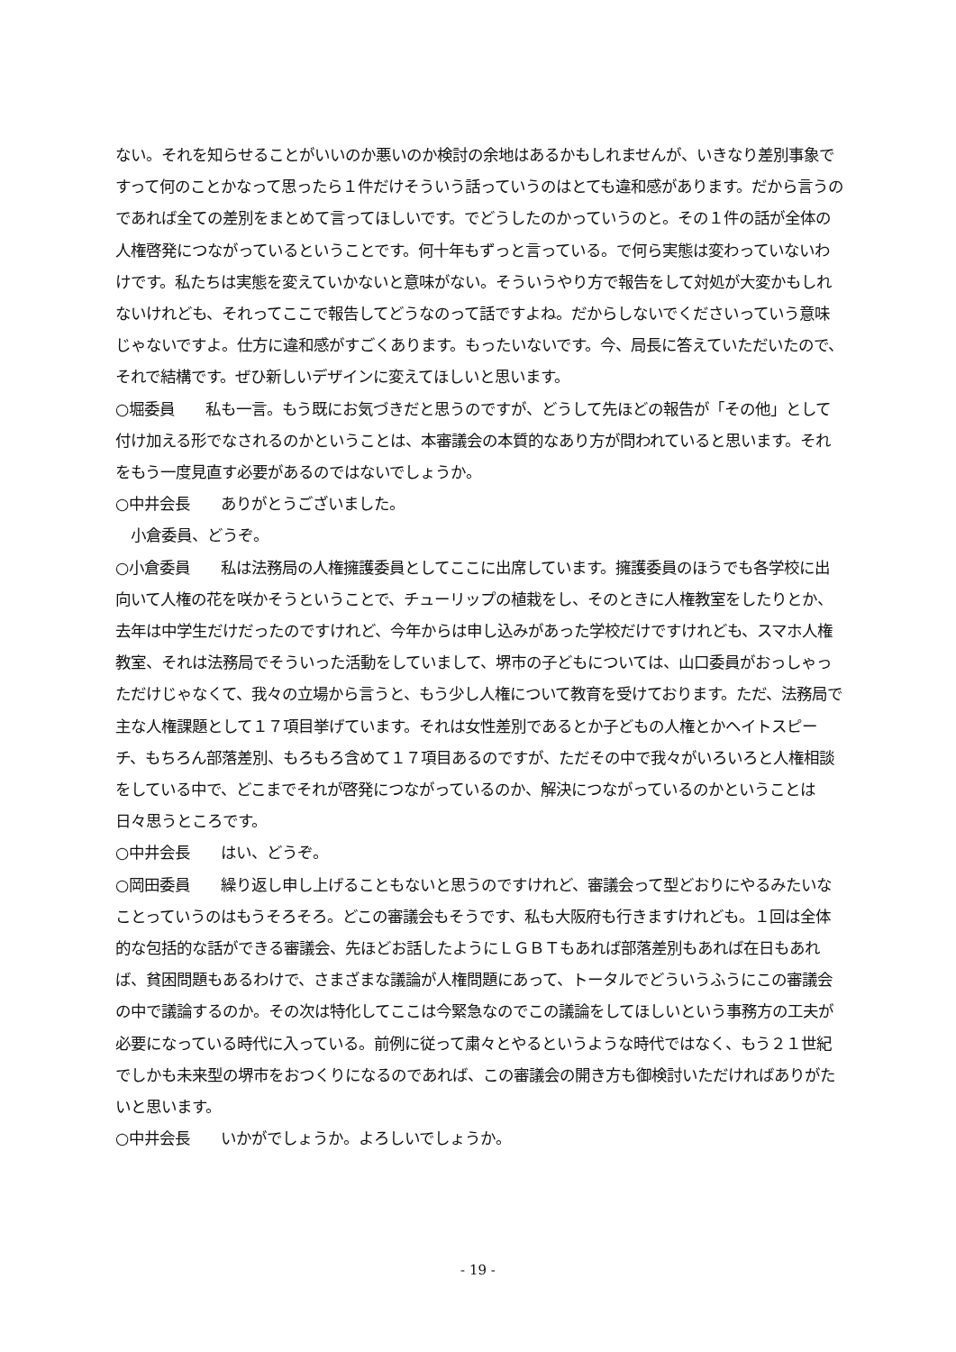ない。それを知らせることがいいのか悪いのか検討の余地はあるかもしれませんが、いきなり差別事象ですって何のことかなって思ったら１件だけそういう話っていうのはとても違和感があります。だから言うのであれば全ての差別をまとめて言ってほしいです。でどうしたのかっていうのと。その１件の話が全体の人権啓発につながっているということです。何十年もずっと言っている。で何ら実態は変わっていないわけです。私たちは実態を変えていかないと意味がない。そういうやり方で報告をして対処が大変かもしれないけれども、それってここで報告してどうなのって話ですよね。だからしないでくださいっていう意味じゃないですよ。仕方に違和感がすごくあります。もったいないです。今、局長に答えていただいたので、それで結構です。ぜひ新しいデザインに変えてほしいと思います。
○堀委員　　私も一言。もう既にお気づきだと思うのですが、どうして先ほどの報告が「その他」として付け加える形でなされるのかということは、本審議会の本質的なあり方が問われていると思います。それをもう一度見直す必要があるのではないでしょうか。
○中井会長　　ありがとうございました。
　小倉委員、どうぞ。
○小倉委員　　私は法務局の人権擁護委員としてここに出席しています。擁護委員のほうでも各学校に出向いて人権の花を咲かそうということで、チューリップの植栽をし、そのときに人権教室をしたりとか、去年は中学生だけだったのですけれど、今年からは申し込みがあった学校だけですけれども、スマホ人権教室、それは法務局でそういった活動をしていまして、堺市の子どもについては、山口委員がおっしゃっただけじゃなくて、我々の立場から言うと、もう少し人権について教育を受けております。ただ、法務局で主な人権課題として１７項目挙げています。それは女性差別であるとか子どもの人権とかヘイトスピーチ、もちろん部落差別、もろもろ含めて１７項目あるのですが、ただその中で我々がいろいろと人権相談をしている中で、どこまでそれが啓発につながっているのか、解決につながっているのかということは日々思うところです。
○中井会長　　はい、どうぞ。
○岡田委員　　繰り返し申し上げることもないと思うのですけれど、審議会って型どおりにやるみたいなことっていうのはもうそろそろ。どこの審議会もそうです、私も大阪府も行きますけれども。１回は全体的な包括的な話ができる審議会、先ほどお話したようにＬＧＢＴもあれば部落差別もあれば在日もあれば、貧困問題もあるわけで、さまざまな議論が人権問題にあって、トータルでどういうふうにこの審議会の中で議論するのか。その次は特化してここは今緊急なのでこの議論をしてほしいという事務方の工夫が必要になっている時代に入っている。前例に従って粛々とやるというような時代ではなく、もう２１世紀でしかも未来型の堺市をおつくりになるのであれば、この審議会の開き方も御検討いただければありがたいと思います。
○中井会長　　いかがでしょうか。よろしいでしょうか。
- 19 -